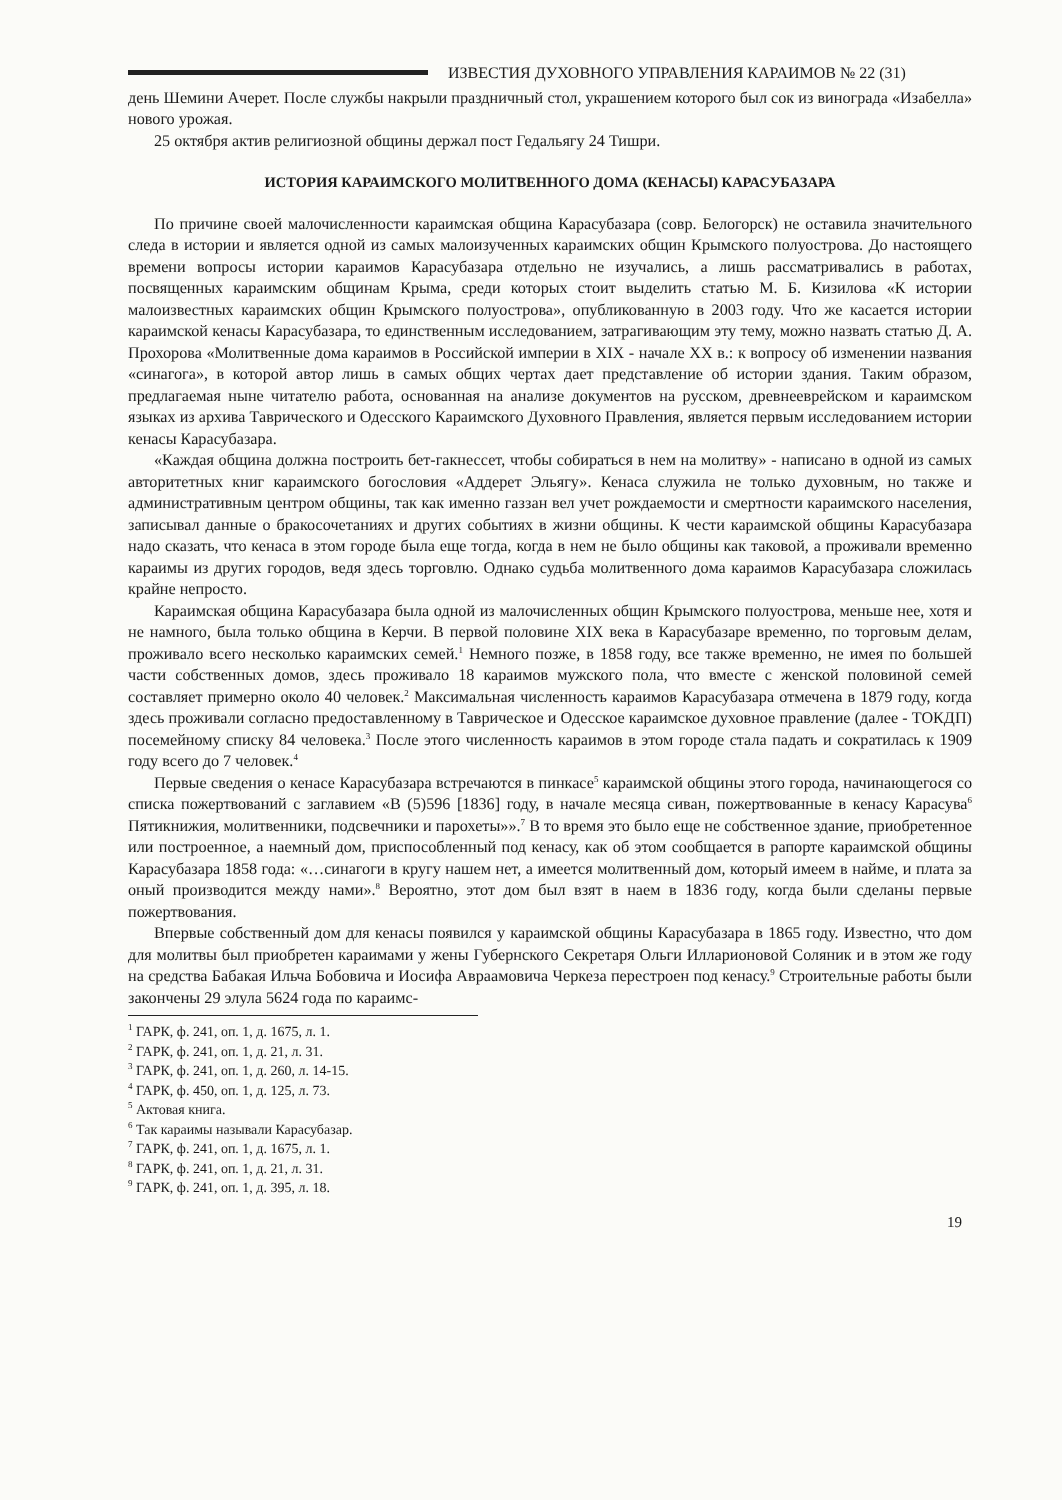ИЗВЕСТИЯ ДУХОВНОГО УПРАВЛЕНИЯ КАРАИМОВ № 22 (31)
день Шемини Ачерет. После службы накрыли праздничный стол, украшением которого был сок из винограда «Изабелла» нового урожая.
25 октября актив религиозной общины держал пост Гедальягу 24 Тишри.
ИСТОРИЯ КАРАИМСКОГО МОЛИТВЕННОГО ДОМА (КЕНАСЫ) КАРАСУБАЗАРА
По причине своей малочисленности караимская община Карасубазара (совр. Белогорск) не оставила значительного следа в истории и является одной из самых малоизученных караимских общин Крымского полуострова. До настоящего времени вопросы истории караимов Карасубазара отдельно не изучались, а лишь рассматривались в работах, посвященных караимским общинам Крыма, среди которых стоит выделить статью М. Б. Кизилова «К истории малоизвестных караимских общин Крымского полуострова», опубликованную в 2003 году. Что же касается истории караимской кенасы Карасубазара, то единственным исследованием, затрагивающим эту тему, можно назвать статью Д. А. Прохорова «Молитвенные дома караимов в Российской империи в XIX - начале XX в.: к вопросу об изменении названия «синагога», в которой автор лишь в самых общих чертах дает представление об истории здания. Таким образом, предлагаемая ныне читателю работа, основанная на анализе документов на русском, древнееврейском и караимском языках из архива Таврического и Одесского Караимского Духовного Правления, является первым исследованием истории кенасы Карасубазара.
«Каждая община должна построить бет-гакнессет, чтобы собираться в нем на молитву» - написано в одной из самых авторитетных книг караимского богословия «Аддерет Эльягу». Кенаса служила не только духовным, но также и административным центром общины, так как именно газзан вел учет рождаемости и смертности караимского населения, записывал данные о бракосочетаниях и других событиях в жизни общины. К чести караимской общины Карасубазара надо сказать, что кенаса в этом городе была еще тогда, когда в нем не было общины как таковой, а проживали временно караимы из других городов, ведя здесь торговлю. Однако судьба молитвенного дома караимов Карасубазара сложилась крайне непросто.
Караимская община Карасубазара была одной из малочисленных общин Крымского полуострова, меньше нее, хотя и не намного, была только община в Керчи. В первой половине XIX века в Карасубазаре временно, по торговым делам, проживало всего несколько караимских семей.<sup>1</sup> Немного позже, в 1858 году, все также временно, не имея по большей части собственных домов, здесь проживало 18 караимов мужского пола, что вместе с женской половиной семей составляет примерно около 40 человек.<sup>2</sup> Максимальная численность караимов Карасубазара отмечена в 1879 году, когда здесь проживали согласно предоставленному в Таврическое и Одесское караимское духовное правление (далее - ТОКДП) посемейному списку 84 человека.<sup>3</sup> После этого численность караимов в этом городе стала падать и сократилась к 1909 году всего до 7 человек.<sup>4</sup>
Первые сведения о кенасе Карасубазара встречаются в пинкасе<sup>5</sup> караимской общины этого города, начинающегося со списка пожертвований с заглавием «В (5)596 [1836] году, в начале месяца сиван, пожертвованные в кенасу Карасува<sup>6</sup> Пятикнижия, молитвенники, подсвечники и парохеты»».<sup>7</sup> В то время это было еще не собственное здание, приобретенное или построенное, а наемный дом, приспособленный под кенасу, как об этом сообщается в рапорте караимской общины Карасубазара 1858 года: «…синагоги в кругу нашем нет, а имеется молитвенный дом, который имеем в найме, и плата за оный производится между нами».<sup>8</sup> Вероятно, этот дом был взят в наем в 1836 году, когда были сделаны первые пожертвования.
Впервые собственный дом для кенасы появился у караимской общины Карасубазара в 1865 году. Известно, что дом для молитвы был приобретен караимами у жены Губернского Секретаря Ольги Илларионовой Соляник и в этом же году на средства Бабакая Ильча Бобовича и Иосифа Авраамовича Черкеза перестроен под кенасу.<sup>9</sup> Строительные работы были закончены 29 элула 5624 года по караимс-
<sup>1</sup> ГАРК, ф. 241, оп. 1, д. 1675, л. 1.
<sup>2</sup> ГАРК, ф. 241, оп. 1, д. 21, л. 31.
<sup>3</sup> ГАРК, ф. 241, оп. 1, д. 260, л. 14-15.
<sup>4</sup> ГАРК, ф. 450, оп. 1, д. 125, л. 73.
<sup>5</sup> Актовая книга.
<sup>6</sup> Так караимы называли Карасубазар.
<sup>7</sup> ГАРК, ф. 241, оп. 1, д. 1675, л. 1.
<sup>8</sup> ГАРК, ф. 241, оп. 1, д. 21, л. 31.
<sup>9</sup> ГАРК, ф. 241, оп. 1, д. 395, л. 18.
19